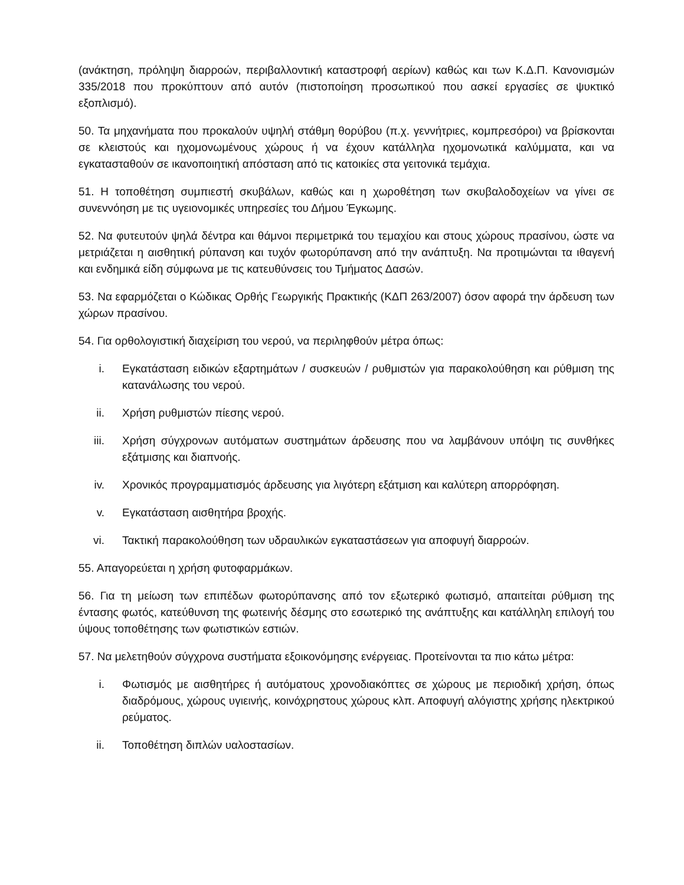(ανάκτηση, πρόληψη διαρροών, περιβαλλοντική καταστροφή αερίων) καθώς και των Κ.Δ.Π. Κανονισμών 335/2018 που προκύπτουν από αυτόν (πιστοποίηση προσωπικού που ασκεί εργασίες σε ψυκτικό εξοπλισμό).
50. Τα μηχανήματα που προκαλούν υψηλή στάθμη θορύβου (π.χ. γεννήτριες, κομπρεσόροι) να βρίσκονται σε κλειστούς και ηχομονωμένους χώρους ή να έχουν κατάλληλα ηχομονωτικά καλύμματα, και να εγκατασταθούν σε ικανοποιητική απόσταση από τις κατοικίες στα γειτονικά τεμάχια.
51. Η τοποθέτηση συμπιεστή σκυβάλων, καθώς και η χωροθέτηση των σκυβαλοδοχείων να γίνει σε συνεννόηση με τις υγειονομικές υπηρεσίες του Δήμου Έγκωμης.
52. Να φυτευτούν ψηλά δέντρα και θάμνοι περιμετρικά του τεμαχίου και στους χώρους πρασίνου, ώστε να μετριάζεται η αισθητική ρύπανση και τυχόν φωτορύπανση από την ανάπτυξη. Να προτιμώνται τα ιθαγενή και ενδημικά είδη σύμφωνα με τις κατευθύνσεις του Τμήματος Δασών.
53. Να εφαρμόζεται ο Κώδικας Ορθής Γεωργικής Πρακτικής (ΚΔΠ 263/2007) όσον αφορά την άρδευση των χώρων πρασίνου.
54. Για ορθολογιστική διαχείριση του νερού, να περιληφθούν μέτρα όπως:
i. Εγκατάσταση ειδικών εξαρτημάτων / συσκευών / ρυθμιστών για παρακολούθηση και ρύθμιση της κατανάλωσης του νερού.
ii. Χρήση ρυθμιστών πίεσης νερού.
iii. Χρήση σύγχρονων αυτόματων συστημάτων άρδευσης που να λαμβάνουν υπόψη τις συνθήκες εξάτμισης και διαπνοής.
iv. Χρονικός προγραμματισμός άρδευσης για λιγότερη εξάτμιση και καλύτερη απορρόφηση.
v. Εγκατάσταση αισθητήρα βροχής.
vi. Τακτική παρακολούθηση των υδραυλικών εγκαταστάσεων για αποφυγή διαρροών.
55. Απαγορεύεται η χρήση φυτοφαρμάκων.
56. Για τη μείωση των επιπέδων φωτορύπανσης από τον εξωτερικό φωτισμό, απαιτείται ρύθμιση της έντασης φωτός, κατεύθυνση της φωτεινής δέσμης στο εσωτερικό της ανάπτυξης και κατάλληλη επιλογή του ύψους τοποθέτησης των φωτιστικών εστιών.
57. Να μελετηθούν σύγχρονα συστήματα εξοικονόμησης ενέργειας. Προτείνονται τα πιο κάτω μέτρα:
i. Φωτισμός με αισθητήρες ή αυτόματους χρονοδιακόπτες σε χώρους με περιοδική χρήση, όπως διαδρόμους, χώρους υγιεινής, κοινόχρηστους χώρους κλπ. Αποφυγή αλόγιστης χρήσης ηλεκτρικού ρεύματος.
ii. Τοποθέτηση διπλών υαλοστασίων.